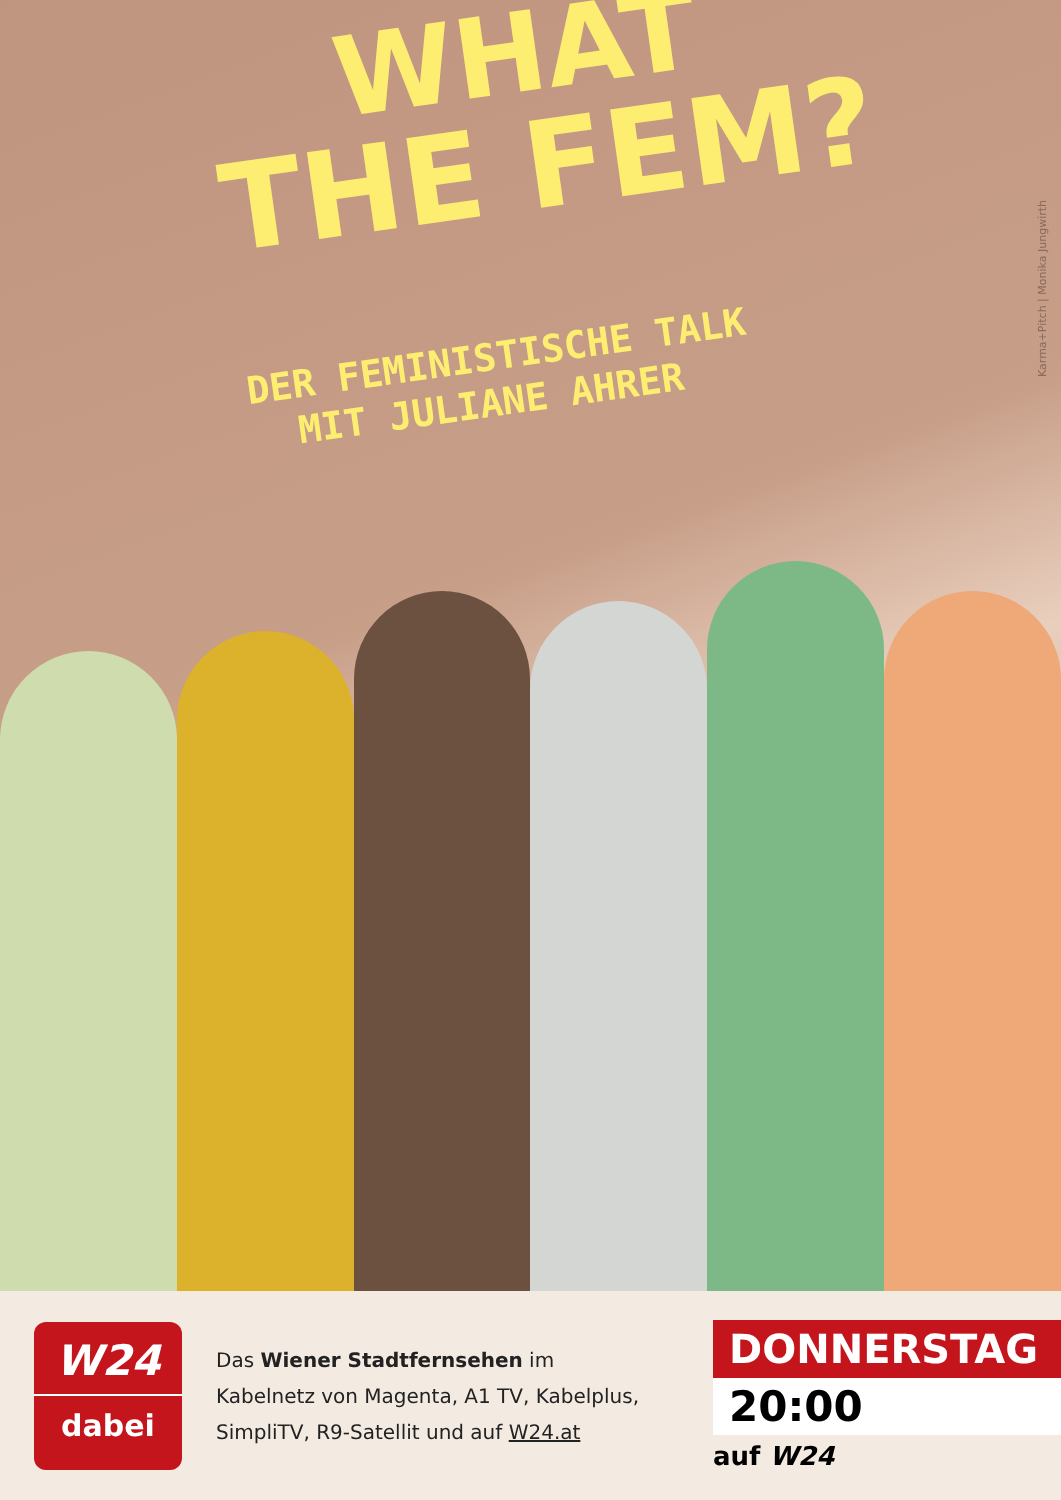WHAT
THE FEM?
DER FEMINISTISCHE TALK
MIT JULIANE AHRER
Karma+Pitch | Monika Jungwirth
W24
dabei
Das Wiener Stadtfernsehen im Kabelnetz von Magenta, A1 TV, Kabelplus, SimpliTV, R9-Satellit und auf W24.at
DONNERSTAG
20:00
auf W24